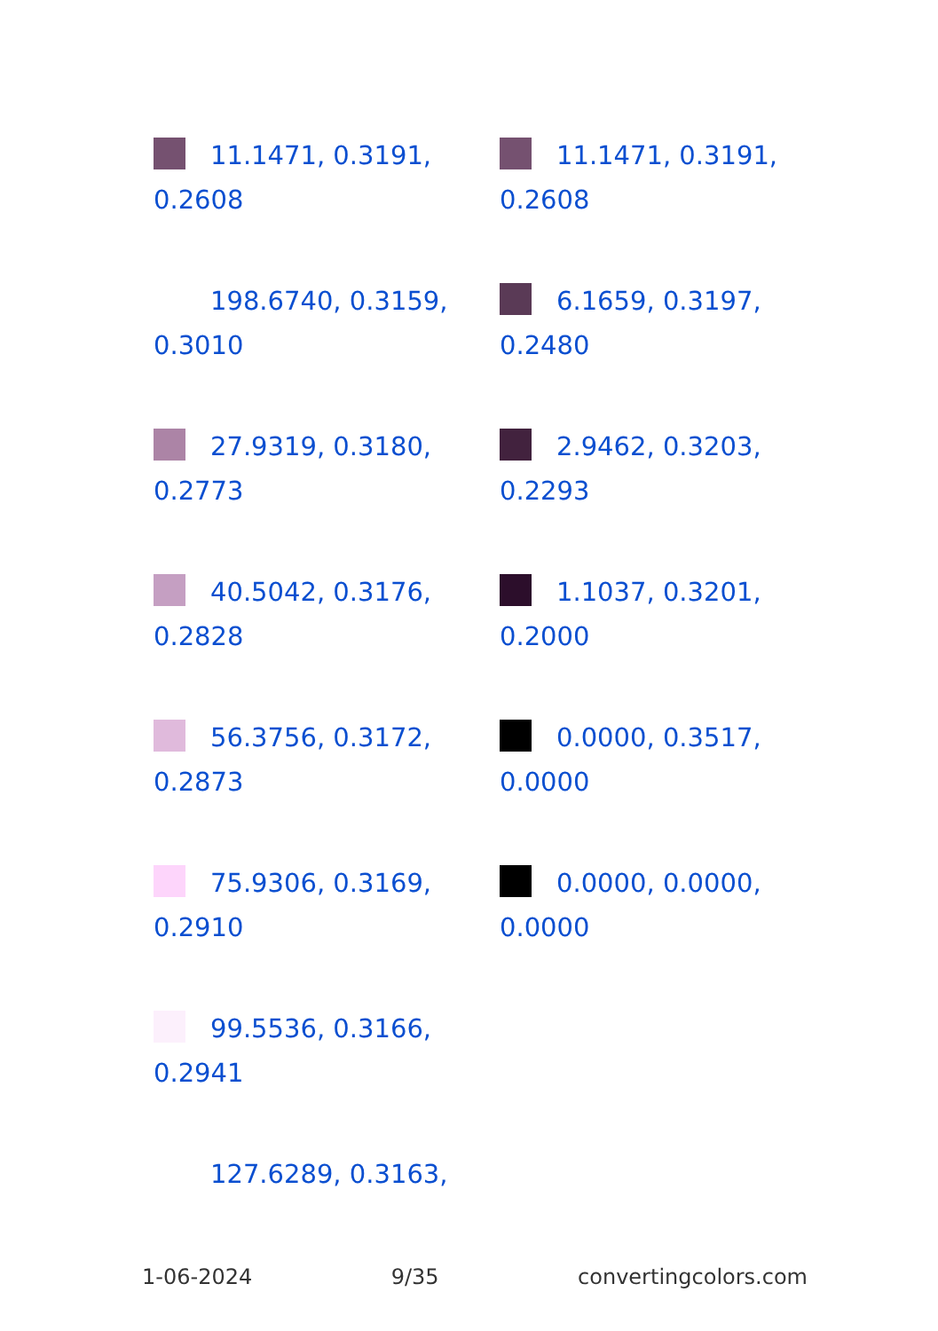11.1471, 0.3191, 0.2608
198.6740, 0.3159, 0.3010
27.9319, 0.3180, 0.2773
40.5042, 0.3176, 0.2828
56.3756, 0.3172, 0.2873
75.9306, 0.3169, 0.2910
99.5536, 0.3166, 0.2941
127.6289, 0.3163,
11.1471, 0.3191, 0.2608
6.1659, 0.3197, 0.2480
2.9462, 0.3203, 0.2293
1.1037, 0.3201, 0.2000
0.0000, 0.3517, 0.0000
0.0000, 0.0000, 0.0000
1-06-2024 9/35 convertingcolors.com